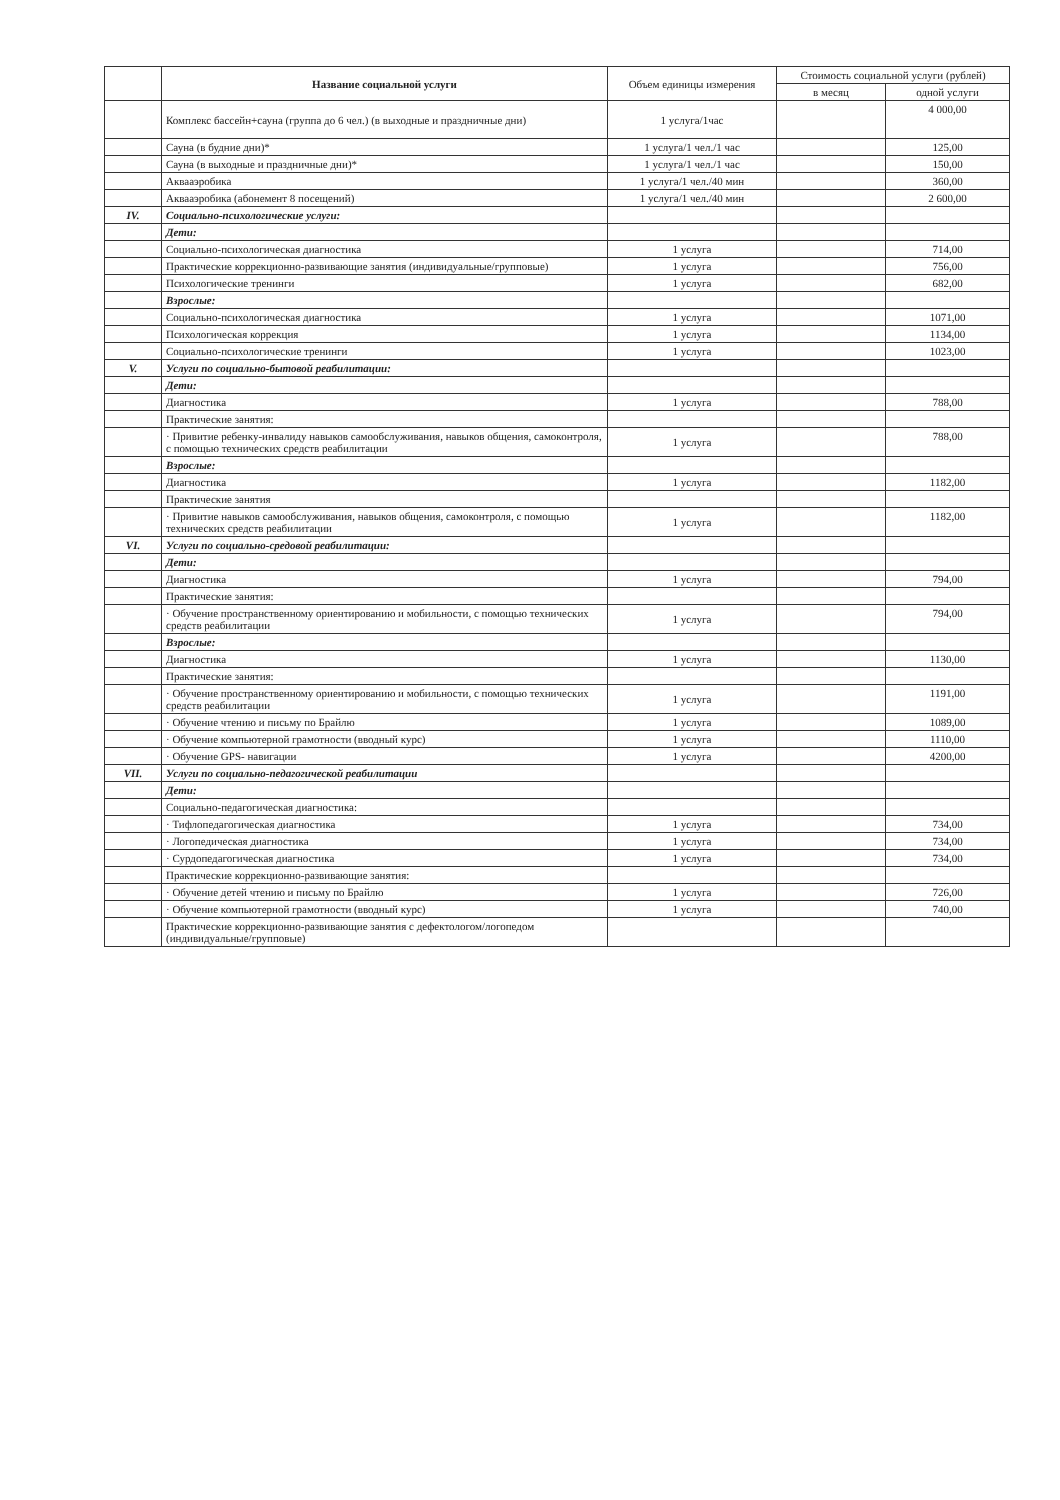| | Название социальной услуги | Объем единицы измерения | Стоимость социальной услуги (рублей) | |
| --- | --- | --- | --- | --- |
| | | | в месяц | одной услуги |
| | Комплекс бассейн+сауна (группа до 6 чел.) (в выходные и праздничные дни) | 1 услуга/1час | | 4 000,00 |
| | Сауна (в будние дни)* | 1 услуга/1 чел./1 час | | 125,00 |
| | Сауна (в выходные и праздничные дни)* | 1 услуга/1 чел./1 час | | 150,00 |
| | Аквааэробика | 1 услуга/1 чел./40 мин | | 360,00 |
| | Аквааэробика (абонемент 8 посещений) | 1 услуга/1 чел./40 мин | | 2 600,00 |
| IV. | Социально-психологические услуги: | | | |
| | Дети: | | | |
| | Социально-психологическая диагностика | 1 услуга | | 714,00 |
| | Практические коррекционно-развивающие занятия (индивидуальные/групповые) | 1 услуга | | 756,00 |
| | Психологические тренинги | 1 услуга | | 682,00 |
| | Взрослые: | | | |
| | Социально-психологическая диагностика | 1 услуга | | 1071,00 |
| | Психологическая коррекция | 1 услуга | | 1134,00 |
| | Социально-психологические тренинги | 1 услуга | | 1023,00 |
| V. | Услуги по социально-бытовой реабилитации: | | | |
| | Дети: | | | |
| | Диагностика | 1 услуга | | 788,00 |
| | Практические занятия: | | | |
| | · Привитие ребенку-инвалиду навыков самообслуживания, навыков общения, самоконтроля, с помощью технических средств реабилитации | 1 услуга | | 788,00 |
| | Взрослые: | | | |
| | Диагностика | 1 услуга | | 1182,00 |
| | Практические занятия | | | |
| | · Привитие навыков самообслуживания, навыков общения, самоконтроля, с помощью технических средств реабилитации | 1 услуга | | 1182,00 |
| VI. | Услуги по социально-средовой реабилитации: | | | |
| | Дети: | | | |
| | Диагностика | 1 услуга | | 794,00 |
| | Практические занятия: | | | |
| | · Обучение пространственному ориентированию и мобильности, с помощью технических средств реабилитации | 1 услуга | | 794,00 |
| | Взрослые: | | | |
| | Диагностика | 1 услуга | | 1130,00 |
| | Практические занятия: | | | |
| | · Обучение пространственному ориентированию и мобильности, с помощью технических средств реабилитации | 1 услуга | | 1191,00 |
| | · Обучение чтению и письму по Брайлю | 1 услуга | | 1089,00 |
| | · Обучение компьютерной грамотности (вводный курс) | 1 услуга | | 1110,00 |
| | · Обучение GPS- навигации | 1 услуга | | 4200,00 |
| VII. | Услуги по социально-педагогической реабилитации | | | |
| | Дети: | | | |
| | Социально-педагогическая диагностика: | | | |
| | · Тифлопедагогическая диагностика | 1 услуга | | 734,00 |
| | · Логопедическая диагностика | 1 услуга | | 734,00 |
| | · Сурдопедагогическая диагностика | 1 услуга | | 734,00 |
| | Практические коррекционно-развивающие занятия: | | | |
| | · Обучение детей чтению и письму по Брайлю | 1 услуга | | 726,00 |
| | · Обучение компьютерной грамотности (вводный курс) | 1 услуга | | 740,00 |
| | Практические коррекционно-развивающие занятия с дефектологом/логопедом (индивидуальные/групповые) | | | |